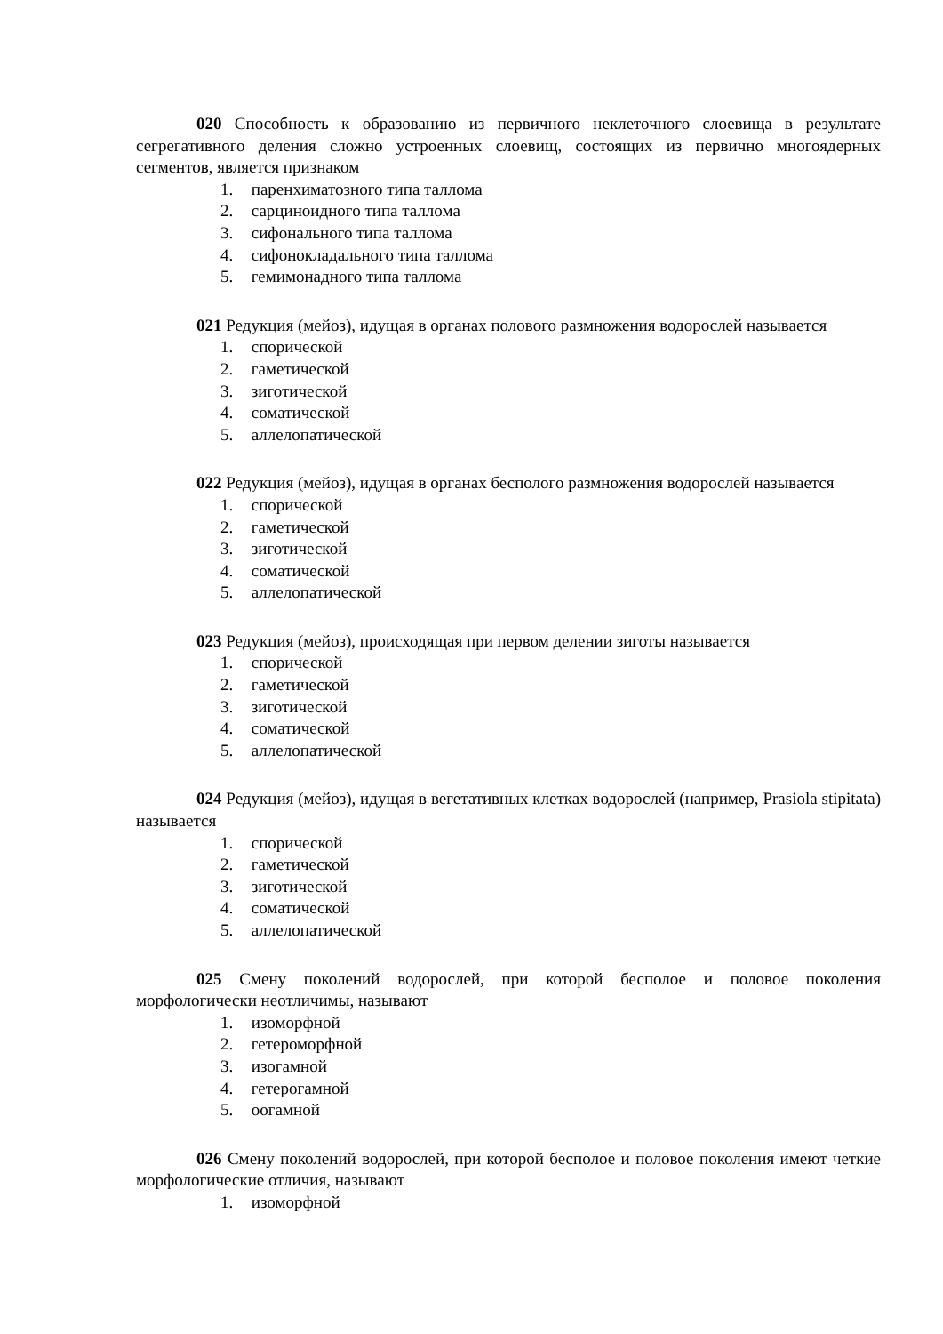020 Способность к образованию из первичного неклеточного слоевища в результате сегрегативного деления сложно устроенных слоевищ, состоящих из первично многоядерных сегментов, является признаком
1. паренхиматозного типа таллома
2. сарциноидного типа таллома
3. сифонального типа таллома
4. сифонокладального типа таллома
5. гемимонадного типа таллома
021 Редукция (мейоз), идущая в органах полового размножения водорослей называется
1. спорической
2. гаметической
3. зиготической
4. соматической
5. аллелопатической
022 Редукция (мейоз), идущая в органах бесполого размножения водорослей называется
1. спорической
2. гаметической
3. зиготической
4. соматической
5. аллелопатической
023 Редукция (мейоз), происходящая при первом делении зиготы называется
1. спорической
2. гаметической
3. зиготической
4. соматической
5. аллелопатической
024 Редукция (мейоз), идущая в вегетативных клетках водорослей (например, Prasiola stipitata) называется
1. спорической
2. гаметической
3. зиготической
4. соматической
5. аллелопатической
025 Смену поколений водорослей, при которой бесполое и половое поколения морфологически неотличимы, называют
1. изоморфной
2. гетероморфной
3. изогамной
4. гетерогамной
5. оогамной
026 Смену поколений водорослей, при которой бесполое и половое поколения имеют четкие морфологические отличия, называют
1. изоморфной